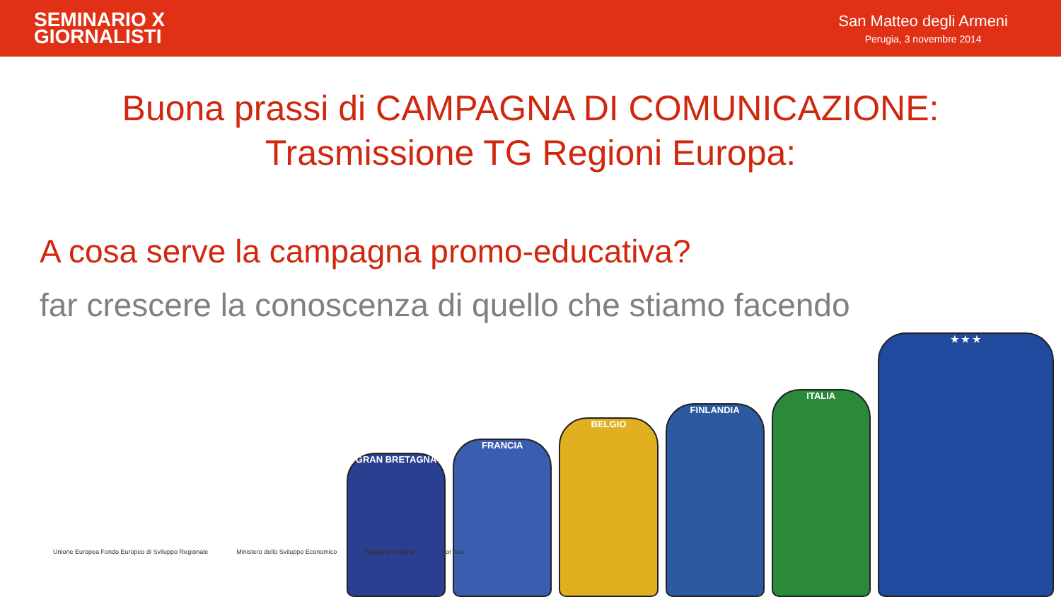SEMINARIO X
GIORNALISTI
San Matteo degli Armeni
Perugia, 3 novembre 2014
Buona prassi di CAMPAGNA DI COMUNICAZIONE:
Trasmissione TG Regioni Europa:
A cosa serve la campagna promo-educativa?
far crescere la conoscenza di quello che stiamo facendo
GRAN BRETAGNA
FRANCIA
BELGIO
FINLANDIA
ITALIA
★ ★ ★
Unione Europea Fondo Europeo di Sviluppo Regionale Ministero dello Sviluppo Economico Regione Umbria por fesr